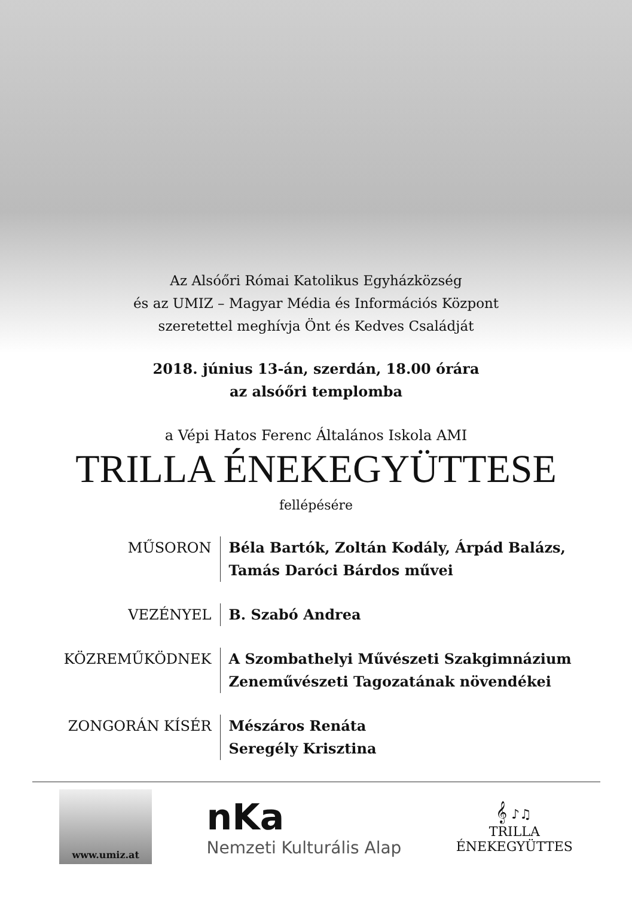Az Alsóőri Római Katolikus Egyházközség
és az UMIZ – Magyar Média és Információs Központ
szeretettel meghívja Önt és Kedves Családját
2018. június 13-án, szerdán, 18.00 órára
az alsóőri templomba
a Vépi Hatos Ferenc Általános Iskola AMI
TRILLA ÉNEKEGYÜTTESE
fellépésére
MŰSORON Béla Bartók, Zoltán Kodály, Árpád Balázs,
Tamás Daróci Bárdos művei
VEZÉNYEL B. Szabó Andrea
KÖZREMŰKÖDNEK A Szombathelyi Művészeti Szakgimnázium
Zeneművészeti Tagozatának növendékei
ZONGORÁN KÍSÉR Mészáros Renáta
Seregély Krisztina
www.umiz.at
nKa
Nemzeti Kulturális Alap
𝄞 ♪♫
TRILLA
ÉNEKEGYÜTTES